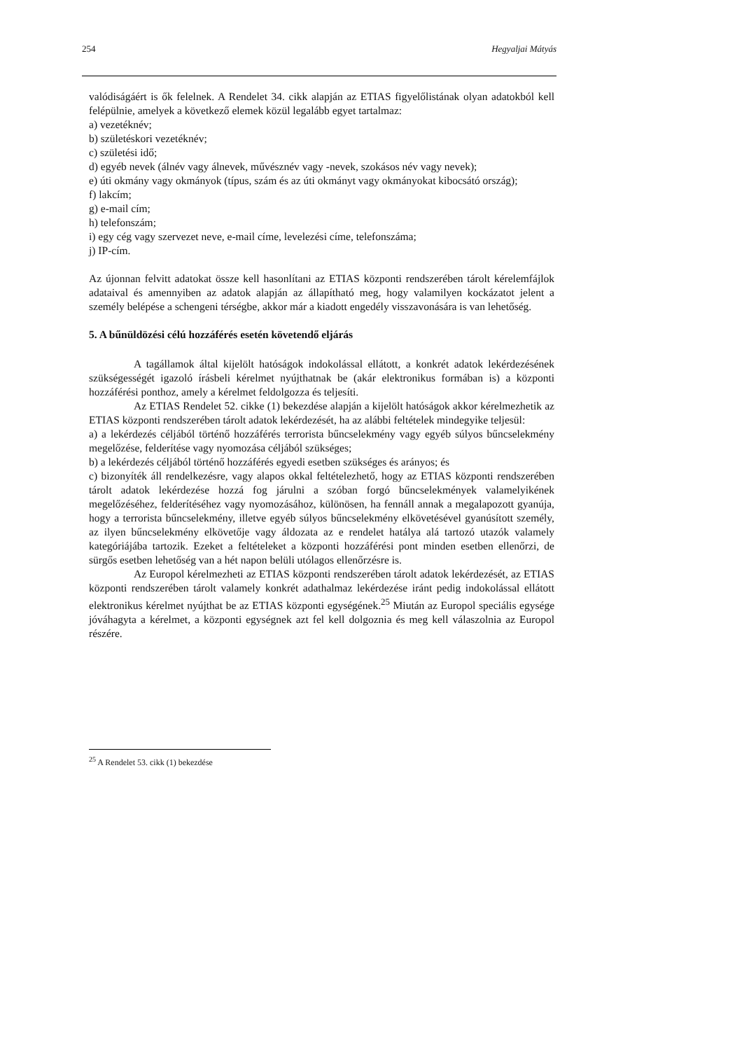254 Hegyaljai Mátyás
valódiságáért is ők felelnek. A Rendelet 34. cikk alapján az ETIAS figyelőlistának olyan adatokból kell felépülnie, amelyek a következő elemek közül legalább egyet tartalmaz:
a) vezetéknév;
b) születéskori vezetéknév;
c) születési idő;
d) egyéb nevek (álnév vagy álnevek, művésznév vagy -nevek, szokásos név vagy nevek);
e) úti okmány vagy okmányok (típus, szám és az úti okmányt vagy okmányokat kibocsátó ország);
f) lakcím;
g) e-mail cím;
h) telefonszám;
i) egy cég vagy szervezet neve, e-mail címe, levelezési címe, telefonszáma;
j) IP-cím.
Az újonnan felvitt adatokat össze kell hasonlítani az ETIAS központi rendszerében tárolt kérelemfájlok adataival és amennyiben az adatok alapján az állapítható meg, hogy valamilyen kockázatot jelent a személy belépése a schengeni térségbe, akkor már a kiadott engedély visszavonására is van lehetőség.
5. A bűnüldözési célú hozzáférés esetén követendő eljárás
A tagállamok által kijelölt hatóságok indokolással ellátott, a konkrét adatok lekérdezésének szükségességét igazoló írásbeli kérelmet nyújthatnak be (akár elektronikus formában is) a központi hozzáférési ponthoz, amely a kérelmet feldolgozza és teljesíti.
Az ETIAS Rendelet 52. cikke (1) bekezdése alapján a kijelölt hatóságok akkor kérelmezhetik az ETIAS központi rendszerében tárolt adatok lekérdezését, ha az alábbi feltételek mindegyike teljesül:
a) a lekérdezés céljából történő hozzáférés terrorista bűncselekmény vagy egyéb súlyos bűncselekmény megelőzése, felderítése vagy nyomozása céljából szükséges;
b) a lekérdezés céljából történő hozzáférés egyedi esetben szükséges és arányos; és
c) bizonyíték áll rendelkezésre, vagy alapos okkal feltételezhető, hogy az ETIAS központi rendszerében tárolt adatok lekérdezése hozzá fog járulni a szóban forgó bűncselekmények valamelyikének megelőzéséhez, felderítéséhez vagy nyomozásához, különösen, ha fennáll annak a megalapozott gyanúja, hogy a terrorista bűncselekmény, illetve egyéb súlyos bűncselekmény elkövetésével gyanúsított személy, az ilyen bűncselekmény elkövetője vagy áldozata az e rendelet hatálya alá tartozó utazók valamely kategóriájába tartozik. Ezeket a feltételeket a központi hozzáférési pont minden esetben ellenőrzi, de sürgős esetben lehetőség van a hét napon belüli utólagos ellenőrzésre is.
Az Europol kérelmezheti az ETIAS központi rendszerében tárolt adatok lekérdezését, az ETIAS központi rendszerében tárolt valamely konkrét adathalmaz lekérdezése iránt pedig indokolással ellátott elektronikus kérelmet nyújthat be az ETIAS központi egységének.<sup>25</sup> Miután az Europol speciális egysége jóváhagyta a kérelmet, a központi egységnek azt fel kell dolgoznia és meg kell válaszolnia az Europol részére.
<sup>25</sup> A Rendelet 53. cikk (1) bekezdése